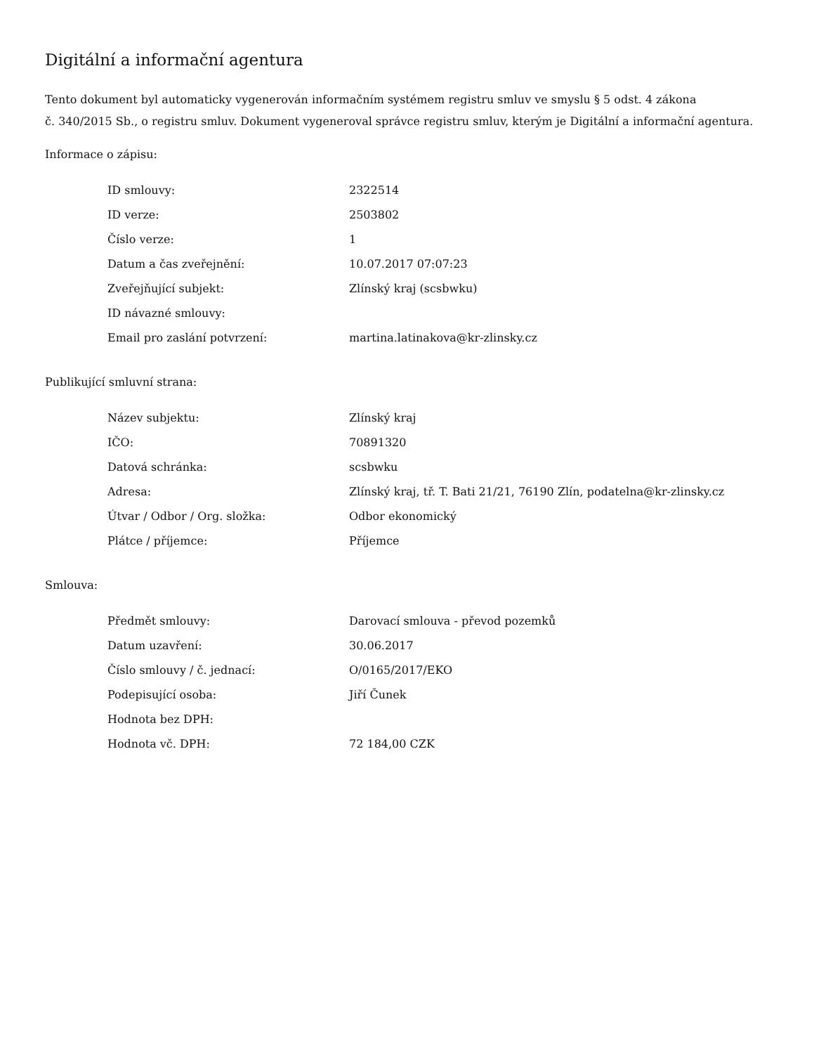Digitální a informační agentura
Tento dokument byl automaticky vygenerován informačním systémem registru smluv ve smyslu § 5 odst. 4 zákona
č. 340/2015 Sb., o registru smluv. Dokument vygeneroval správce registru smluv, kterým je Digitální a informační agentura.
Informace o zápisu:
| ID smlouvy: | 2322514 |
| ID verze: | 2503802 |
| Číslo verze: | 1 |
| Datum a čas zveřejnění: | 10.07.2017 07:07:23 |
| Zveřejňující subjekt: | Zlínský kraj (scsbwku) |
| ID návazné smlouvy: | |
| Email pro zaslání potvrzení: | martina.latinakova@kr-zlinsky.cz |
Publikující smluvní strana:
| Název subjektu: | Zlínský kraj |
| IČO: | 70891320 |
| Datová schránka: | scsbwku |
| Adresa: | Zlínský kraj, tř. T. Bati 21/21, 76190 Zlín, podatelna@kr-zlinsky.cz |
| Útvar / Odbor / Org. složka: | Odbor ekonomický |
| Plátce / příjemce: | Příjemce |
Smlouva:
| Předmět smlouvy: | Darovací smlouva - převod pozemků |
| Datum uzavření: | 30.06.2017 |
| Číslo smlouvy / č. jednací: | O/0165/2017/EKO |
| Podepisující osoba: | Jiří Čunek |
| Hodnota bez DPH: | |
| Hodnota vč. DPH: | 72 184,00 CZK |